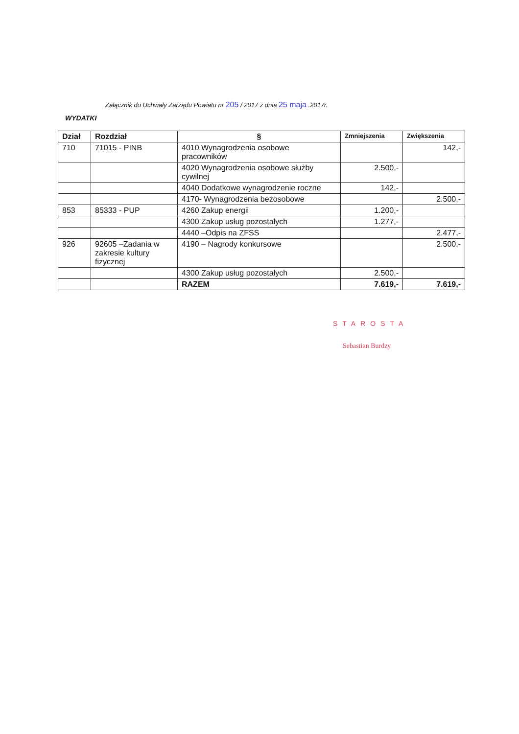Załącznik do Uchwały Zarządu Powiatu nr 205 / 2017 z dnia 25 maja .2017r.
WYDATKI
| Dział | Rozdział | § | Zmniejszenia | Zwiększenia |
| --- | --- | --- | --- | --- |
| 710 | 71015 - PINB | 4010 Wynagrodzenia osobowe pracowników | | 142,- |
| | | 4020 Wynagrodzenia osobowe służby cywilnej | 2.500,- | |
| | | 4040 Dodatkowe wynagrodzenie roczne | 142,- | |
| | | 4170- Wynagrodzenia bezosobowe | | 2.500,- |
| 853 | 85333 - PUP | 4260 Zakup energii | 1.200,- | |
| | | 4300 Zakup usług pozostałych | 1.277,- | |
| | | 4440 –Odpis na ZFSS | | 2.477,- |
| 926 | 92605 –Zadania w zakresie kultury fizycznej | 4190 – Nagrody konkursowe | | 2.500,- |
| | | 4300 Zakup usług pozostałych | 2.500,- | |
| | | RAZEM | 7.619,- | 7.619,- |
STAROSTA
Sebastian Burdzy